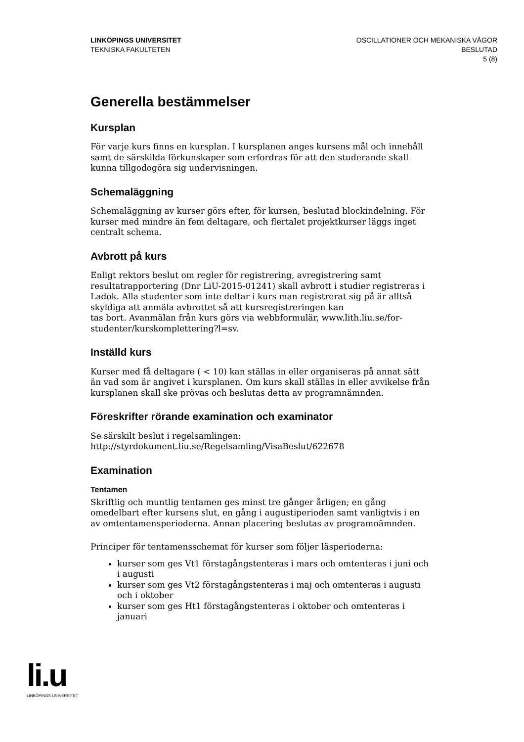LINKÖPINGS UNIVERSITET
TEKNISKA FAKULTETEN
OSCILLATIONER OCH MEKANISKA VÅGOR
BESLUTAD
5 (8)
Generella bestämmelser
Kursplan
För varje kurs finns en kursplan. I kursplanen anges kursens mål och innehåll samt de särskilda förkunskaper som erfordras för att den studerande skall kunna tillgodogöra sig undervisningen.
Schemaläggning
Schemaläggning av kurser görs efter, för kursen, beslutad blockindelning. För kurser med mindre än fem deltagare, och flertalet projektkurser läggs inget centralt schema.
Avbrott på kurs
Enligt rektors beslut om regler för registrering, avregistrering samt resultatrapportering (Dnr LiU-2015-01241) skall avbrott i studier registreras i Ladok. Alla studenter som inte deltar i kurs man registrerat sig på är alltså skyldiga att anmäla avbrottet så att kursregistreringen kan
tas bort. Avanmälan från kurs görs via webbformulär, www.lith.liu.se/for-studenter/kurskomplettering?l=sv.
Inställd kurs
Kurser med få deltagare ( < 10) kan ställas in eller organiseras på annat sätt än vad som är angivet i kursplanen. Om kurs skall ställas in eller avvikelse från kursplanen skall ske prövas och beslutas detta av programnämnden.
Föreskrifter rörande examination och examinator
Se särskilt beslut i regelsamlingen:
http://styrdokument.liu.se/Regelsamling/VisaBeslut/622678
Examination
Tentamen
Skriftlig och muntlig tentamen ges minst tre gånger årligen; en gång omedelbart efter kursens slut, en gång i augustiperioden samt vanligtvis i en av omtentamensperioderna. Annan placering beslutas av programnämnden.
Principer för tentamensschemat för kurser som följer läsperioderna:
kurser som ges Vt1 förstagångstenteras i mars och omtenteras i juni och i augusti
kurser som ges Vt2 förstagångstenteras i maj och omtenteras i augusti och i oktober
kurser som ges Ht1 förstagångstenteras i oktober och omtenteras i januari
li.u
LINKÖPINGS UNIVERSITET